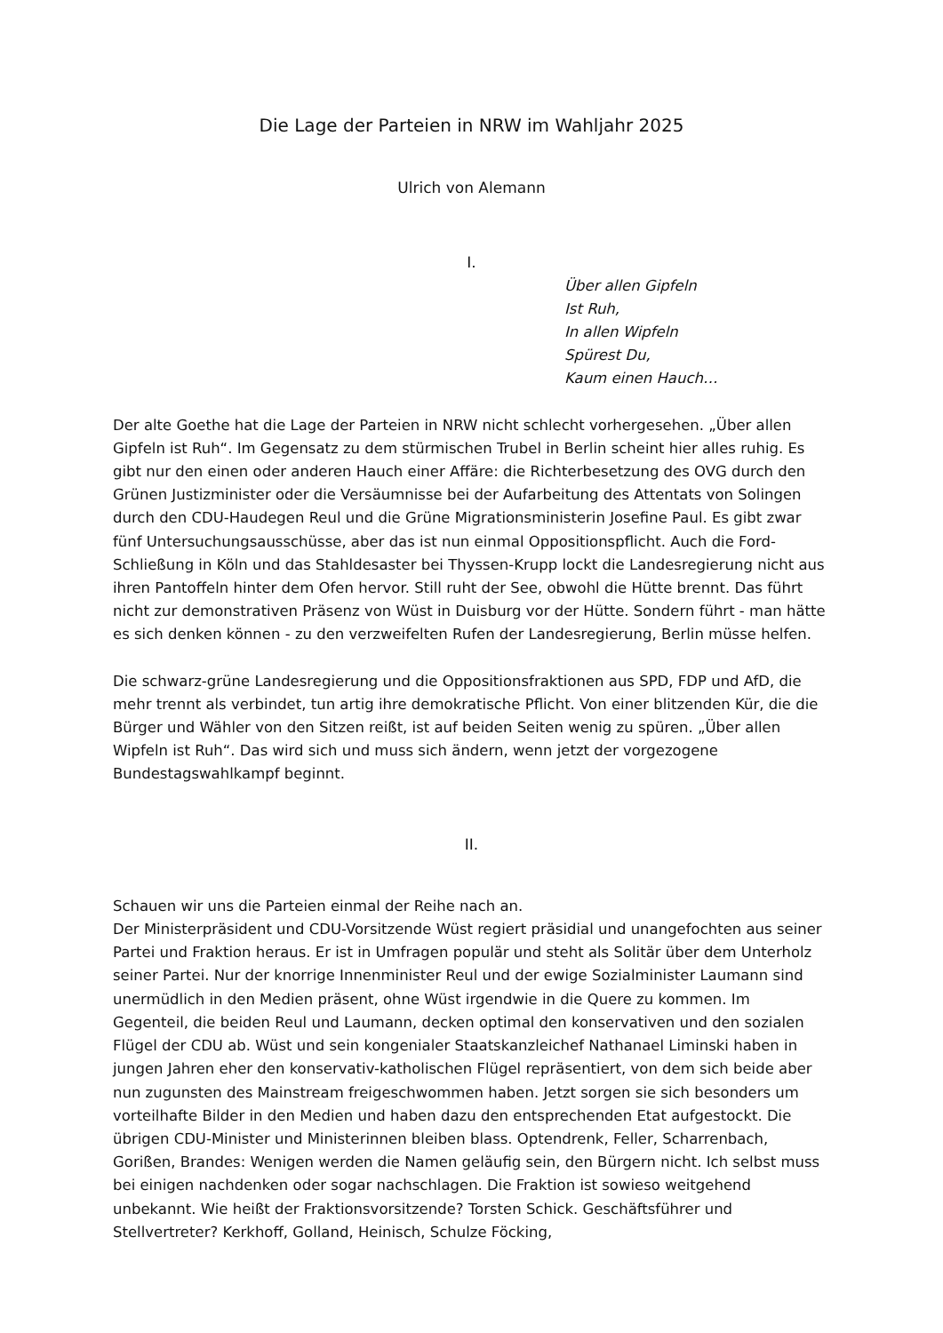Die Lage der Parteien in NRW im Wahljahr 2025
Ulrich von Alemann
I.
Über allen Gipfeln
Ist Ruh,
In allen Wipfeln
Spürest Du,
Kaum einen Hauch…
Der alte Goethe hat die Lage der Parteien in NRW nicht schlecht vorhergesehen. „Über allen Gipfeln ist Ruh“. Im Gegensatz zu dem stürmischen Trubel in Berlin scheint hier alles ruhig. Es gibt nur den einen oder anderen Hauch einer Affäre: die Richterbesetzung des OVG durch den Grünen Justizminister oder die Versäumnisse bei der Aufarbeitung des Attentats von Solingen durch den CDU-Haudegen Reul und die Grüne Migrationsministerin Josefine Paul. Es gibt zwar fünf Untersuchungsausschüsse, aber das ist nun einmal Oppositionspflicht. Auch die Ford-Schließung in Köln und das Stahldesaster bei Thyssen-Krupp lockt die Landesregierung nicht aus ihren Pantoffeln hinter dem Ofen hervor. Still ruht der See, obwohl die Hütte brennt. Das führt nicht zur demonstrativen Präsenz von Wüst in Duisburg vor der Hütte. Sondern führt - man hätte es sich denken können - zu den verzweifelten Rufen der Landesregierung, Berlin müsse helfen.
Die schwarz-grüne Landesregierung und die Oppositionsfraktionen aus SPD, FDP und AfD, die mehr trennt als verbindet, tun artig ihre demokratische Pflicht. Von einer blitzenden Kür, die die Bürger und Wähler von den Sitzen reißt, ist auf beiden Seiten wenig zu spüren. „Über allen Wipfeln ist Ruh“. Das wird sich und muss sich ändern, wenn jetzt der vorgezogene Bundestagswahlkampf beginnt.
II.
Schauen wir uns die Parteien einmal der Reihe nach an.
Der Ministerpräsident und CDU-Vorsitzende Wüst regiert präsidial und unangefochten aus seiner Partei und Fraktion heraus. Er ist in Umfragen populär und steht als Solitär über dem Unterholz seiner Partei. Nur der knorrige Innenminister Reul und der ewige Sozialminister Laumann sind unermüdlich in den Medien präsent, ohne Wüst irgendwie in die Quere zu kommen. Im Gegenteil, die beiden Reul und Laumann, decken optimal den konservativen und den sozialen Flügel der CDU ab. Wüst und sein kongenialer Staatskanzleichef Nathanael Liminski haben in jungen Jahren eher den konservativ-katholischen Flügel repräsentiert, von dem sich beide aber nun zugunsten des Mainstream freigeschwommen haben. Jetzt sorgen sie sich besonders um vorteilhafte Bilder in den Medien und haben dazu den entsprechenden Etat aufgestockt. Die übrigen CDU-Minister und Ministerinnen bleiben blass. Optendrenk, Feller, Scharrenbach, Gorißen, Brandes: Wenigen werden die Namen geläufig sein, den Bürgern nicht. Ich selbst muss bei einigen nachdenken oder sogar nachschlagen. Die Fraktion ist sowieso weitgehend unbekannt. Wie heißt der Fraktionsvorsitzende? Torsten Schick. Geschäftsführer und Stellvertreter? Kerkhoff, Golland, Heinisch, Schulze Föcking,